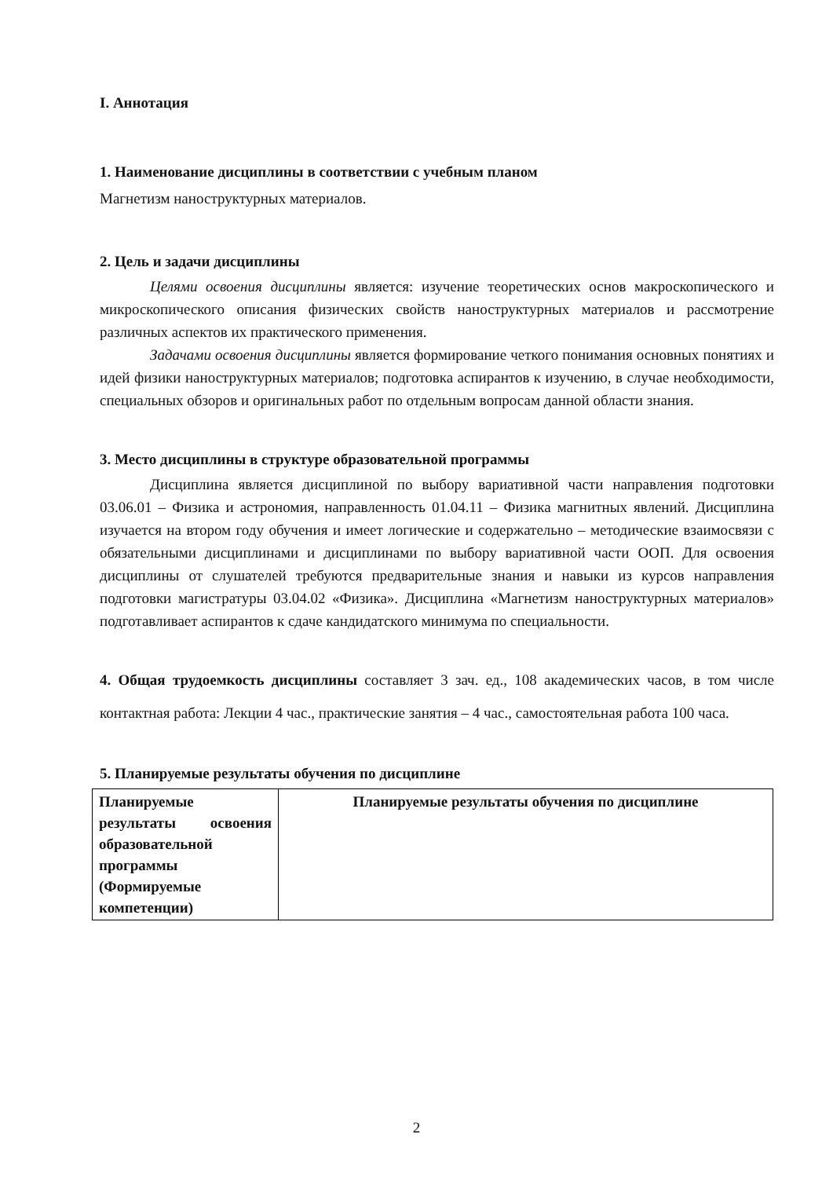I. Аннотация
1. Наименование дисциплины в соответствии с учебным планом
Магнетизм наноструктурных материалов.
2. Цель и задачи дисциплины
Целями освоения дисциплины является: изучение теоретических основ макроскопического и микроскопического описания физических свойств наноструктурных материалов и рассмотрение различных аспектов их практического применения.
Задачами освоения дисциплины является формирование четкого понимания основных понятиях и идей физики наноструктурных материалов; подготовка аспирантов к изучению, в случае необходимости, специальных обзоров и оригинальных работ по отдельным вопросам данной области знания.
3. Место дисциплины в структуре образовательной программы
Дисциплина является дисциплиной по выбору вариативной части направления подготовки 03.06.01 – Физика и астрономия, направленность 01.04.11 – Физика магнитных явлений. Дисциплина изучается на втором году обучения и имеет логические и содержательно – методические взаимосвязи с обязательными дисциплинами и дисциплинами по выбору вариативной части ООП. Для освоения дисциплины от слушателей требуются предварительные знания и навыки из курсов направления подготовки магистратуры 03.04.02 «Физика». Дисциплина «Магнетизм наноструктурных материалов» подготавливает аспирантов к сдаче кандидатского минимума по специальности.
4. Общая трудоемкость дисциплины составляет 3 зач. ед., 108 академических часов, в том числе контактная работа: Лекции 4 час., практические занятия – 4 час., самостоятельная работа 100 часа.
5. Планируемые результаты обучения по дисциплине
| Планируемые результаты освоения образовательной программы (Формируемые компетенции) | Планируемые результаты обучения по дисциплине |
2